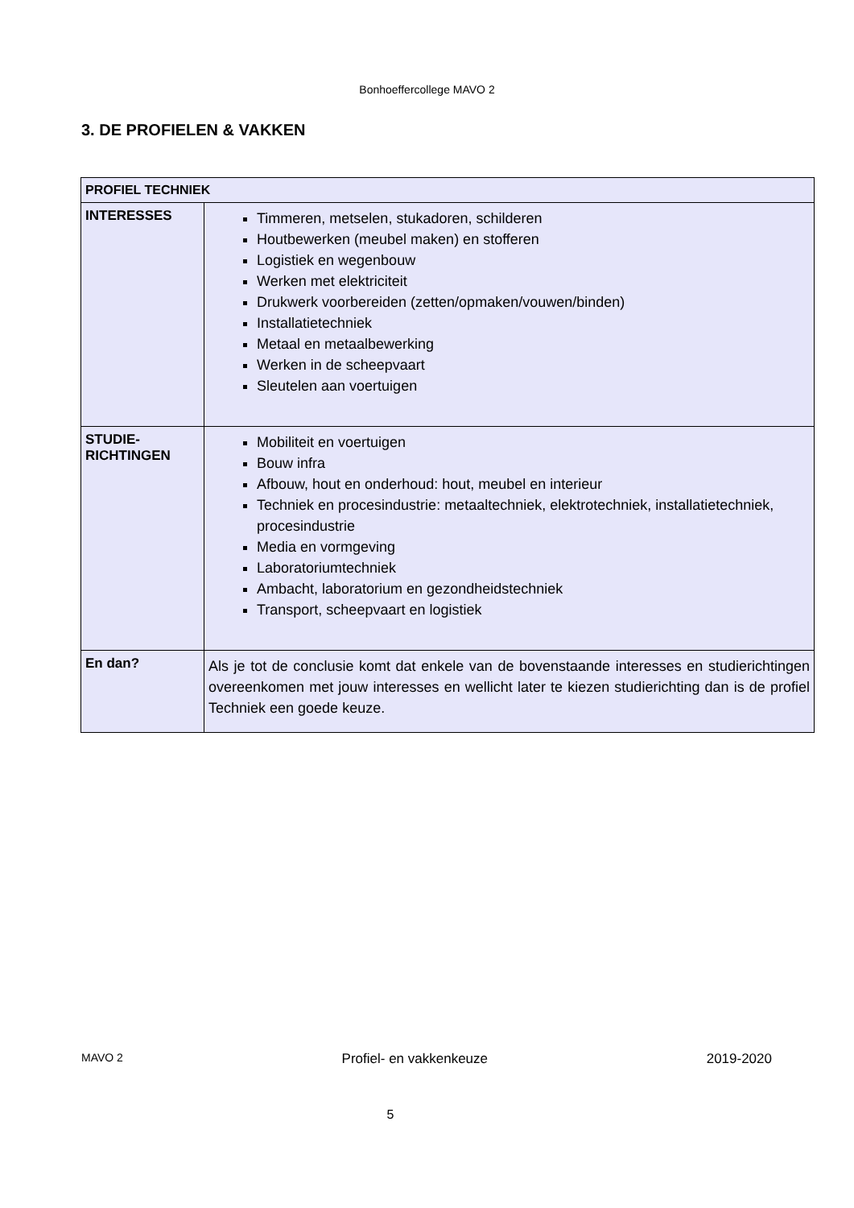Bonhoeffercollege MAVO 2
3. DE PROFIELEN & VAKKEN
| PROFIEL TECHNIEK | |
| --- | --- |
| INTERESSES | Timmeren, metselen, stukadoren, schilderen Houtbewerken (meubel maken) en stofferen Logistiek en wegenbouw Werken met elektriciteit Drukwerk voorbereiden (zetten/opmaken/vouwen/binden) Installatietechniek Metaal en metaalbewerking Werken in de scheepvaart Sleutelen aan voertuigen |
| STUDIE- RICHTINGEN | Mobiliteit en voertuigen Bouw infra Afbouw, hout en onderhoud: hout, meubel en interieur Techniek en procesindustrie: metaaltechniek, elektrotechniek, installatietechniek, procesindustrie Media en vormgeving Laboratoriumtechniek Ambacht, laboratorium en gezondheidstechniek Transport, scheepvaart en logistiek |
| En dan? | Als je tot de conclusie komt dat enkele van de bovenstaande interesses en studierichtingen overeenkomen met jouw interesses en wellicht later te kiezen studierichting dan is de profiel Techniek een goede keuze. |
MAVO 2 Profiel- en vakkenkeuze 2019-2020
5